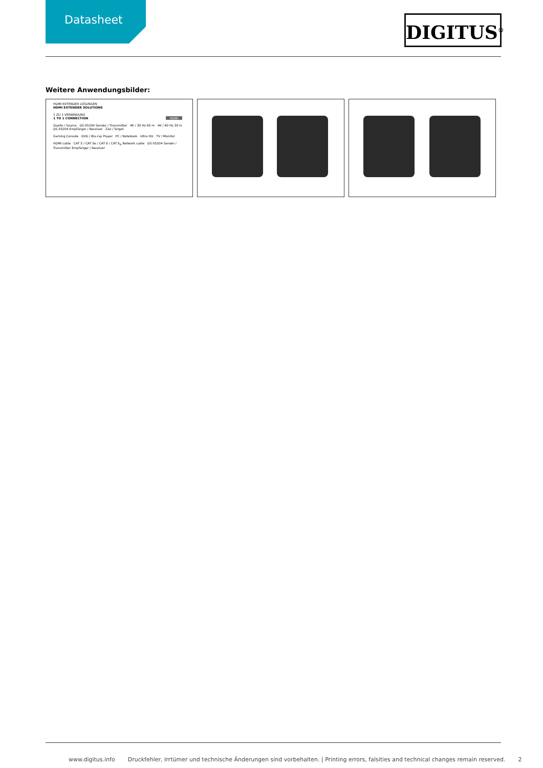Datasheet DIGITUS<sup>®</sup>
Weitere Anwendungsbilder:
HDMI EXTENDER LÖSUNGEN
HDMI EXTENDER SOLUTIONS
1 ZU 1 VERBINDUNG
1 TO 1 CONNECTION HDMI
Quelle / Source DS-55204 Sender / Transmitter 4K / 30 Hz 60 m 4K / 60 Hz 30 m DS-55204 Empfänger / Receiver Ziel / Target
Gaming Console DVD / Blu-ray Player PC / Notebook Ultra HD TV / Monitor
HDMI cable CAT 5 / CAT 5e / CAT 6 / CAT 6<sub>A</sub> Network cable DS-55204 Sender / Transmitter Empfänger / Receiver
www.digitus.info Druckfehler, Irrtümer und technische Änderungen sind vorbehalten. | Printing errors, falsities and technical changes remain reserved. 2